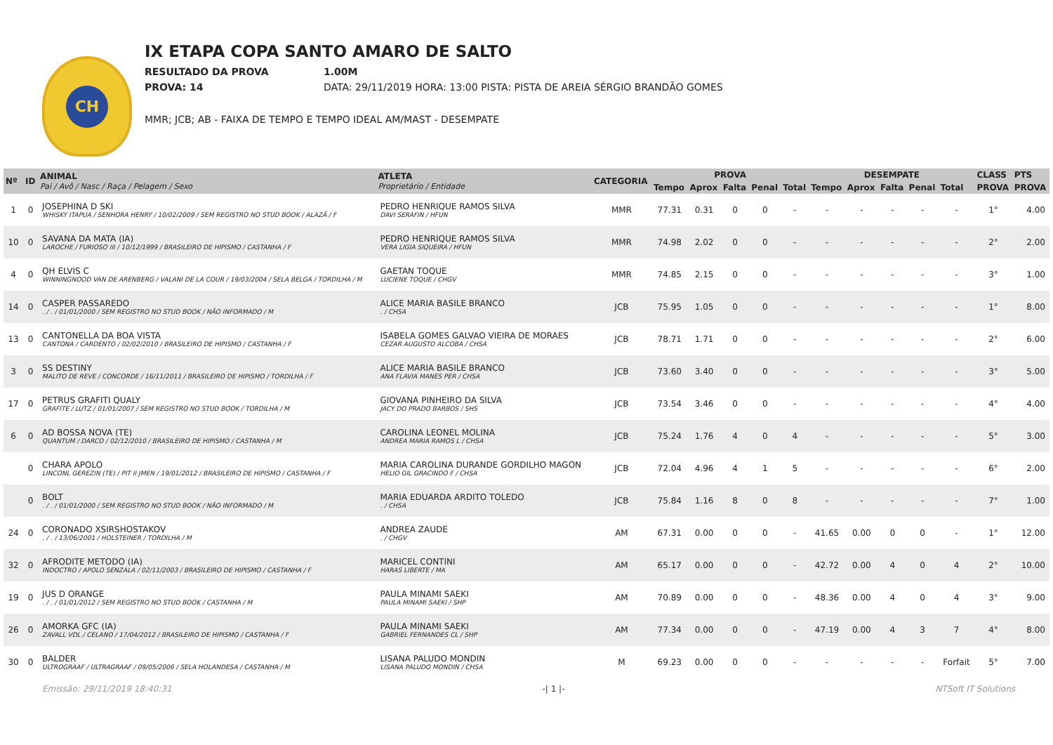CH
IX ETAPA COPA SANTO AMARO DE SALTO
RESULTADO DA PROVA 1.00M
PROVA: 14 DATA: 29/11/2019 HORA: 13:00 PISTA: PISTA DE AREIA SÉRGIO BRANDÃO GOMES
MMR; JCB; AB - FAIXA DE TEMPO E TEMPO IDEAL AM/MAST - DESEMPATE
| Nº | ID | ANIMAL Pai / Avô / Nasc / Raça / Pelagem / Sexo | ATLETA Proprietário / Entidade | CATEGORIA | PROVA | | | | | DESEMPATE | | | | | CLASS | PTS |
| --- | --- | --- | --- | --- | --- | --- | --- | --- | --- | --- | --- | --- | --- | --- | --- | --- |
| | | | | | Tempo | Aprox | Falta | Penal | Total | Tempo | Aprox | Falta | Penal | Total | PROVA | PROVA |
| 1 | 0 | JOSEPHINA D SKI WHISKY ITAPUA / SENHORA HENRY / 10/02/2009 / SEM REGISTRO NO STUD BOOK / ALAZÃ / F | PEDRO HENRIQUE RAMOS SILVA DAVI SERAFIN / HFUN | MMR | 77.31 | 0.31 | 0 | 0 | - | - | - | - | - | - | 1° | 4.00 |
| 10 | 0 | SAVANA DA MATA (IA) LAROCHE / FURIOSO III / 10/12/1999 / BRASILEIRO DE HIPISMO / CASTANHA / F | PEDRO HENRIQUE RAMOS SILVA VERA LIGIA SIQUEIRA / HFUN | MMR | 74.98 | 2.02 | 0 | 0 | - | - | - | - | - | - | 2° | 2.00 |
| 4 | 0 | QH ELVIS C WINNINGNOOD VAN DE ARENBERG / VALANI DE LA COUR / 19/03/2004 / SELA BELGA / TORDILHA / M | GAETAN TOQUE LUCIENE TOQUE / CHGV | MMR | 74.85 | 2.15 | 0 | 0 | - | - | - | - | - | - | 3° | 1.00 |
| 14 | 0 | CASPER PASSAREDO . / . / 01/01/2000 / SEM REGISTRO NO STUD BOOK / NÃO INFORMADO / M | ALICE MARIA BASILE BRANCO . / CHSA | JCB | 75.95 | 1.05 | 0 | 0 | - | - | - | - | - | - | 1° | 8.00 |
| 13 | 0 | CANTONELLA DA BOA VISTA CANTONA / CARDENTO / 02/02/2010 / BRASILEIRO DE HIPISMO / CASTANHA / F | ISABELA GOMES GALVAO VIEIRA DE MORAES CEZAR AUGUSTO ALCOBA / CHSA | JCB | 78.71 | 1.71 | 0 | 0 | - | - | - | - | - | - | 2° | 6.00 |
| 3 | 0 | SS DESTINY MALITO DE REVE / CONCORDE / 16/11/2011 / BRASILEIRO DE HIPISMO / TORDILHA / F | ALICE MARIA BASILE BRANCO ANA FLAVIA MANES PER / CHSA | JCB | 73.60 | 3.40 | 0 | 0 | - | - | - | - | - | - | 3° | 5.00 |
| 17 | 0 | PETRUS GRAFITI QUALY GRAFITE / LUTZ / 01/01/2007 / SEM REGISTRO NO STUD BOOK / TORDILHA / M | GIOVANA PINHEIRO DA SILVA JACY DO PRADO BARBOS / SHS | JCB | 73.54 | 3.46 | 0 | 0 | - | - | - | - | - | - | 4° | 4.00 |
| 6 | 0 | AD BOSSA NOVA (TE) QUANTUM / DARCO / 02/12/2010 / BRASILEIRO DE HIPISMO / CASTANHA / M | CAROLINA LEONEL MOLINA ANDREA MARIA RAMOS L / CHSA | JCB | 75.24 | 1.76 | 4 | 0 | 4 | - | - | - | - | - | 5° | 3.00 |
| | 0 | CHARA APOLO LINCONL GEREZIN (TE) / PIT II JMEN / 19/01/2012 / BRASILEIRO DE HIPISMO / CASTANHA / F | MARIA CAROLINA DURANDE GORDILHO MAGON HELIO GIL GRACINDO F / CHSA | JCB | 72.04 | 4.96 | 4 | 1 | 5 | - | - | - | - | - | 6° | 2.00 |
| | 0 | BOLT . / . / 01/01/2000 / SEM REGISTRO NO STUD BOOK / NÃO INFORMADO / M | MARIA EDUARDA ARDITO TOLEDO . / CHSA | JCB | 75.84 | 1.16 | 8 | 0 | 8 | - | - | - | - | - | 7° | 1.00 |
| 24 | 0 | CORONADO XSIRSHOSTAKOV . / . / 13/06/2001 / HOLSTEINER / TORDILHA / M | ANDREA ZAUDE . / CHGV | AM | 67.31 | 0.00 | 0 | 0 | - | 41.65 | 0.00 | 0 | 0 | - | 1° | 12.00 |
| 32 | 0 | AFRODITE METODO (IA) INDOCTRO / APOLO SENZALA / 02/11/2003 / BRASILEIRO DE HIPISMO / CASTANHA / F | MARICEL CONTINI HARAS LIBERTE / MA | AM | 65.17 | 0.00 | 0 | 0 | - | 42.72 | 0.00 | 4 | 0 | 4 | 2° | 10.00 |
| 19 | 0 | JUS D ORANGE . / . / 01/01/2012 / SEM REGISTRO NO STUD BOOK / CASTANHA / M | PAULA MINAMI SAEKI PAULA MINAMI SAEKI / SHP | AM | 70.89 | 0.00 | 0 | 0 | - | 48.36 | 0.00 | 4 | 0 | 4 | 3° | 9.00 |
| 26 | 0 | AMORKA GFC (IA) ZAVALL VDL / CELANO / 17/04/2012 / BRASILEIRO DE HIPISMO / CASTANHA / F | PAULA MINAMI SAEKI GABRIEL FERNANDES CL / SHP | AM | 77.34 | 0.00 | 0 | 0 | - | 47.19 | 0.00 | 4 | 3 | 7 | 4° | 8.00 |
| 30 | 0 | BALDER ULTROGRAAF / ULTRAGRAAF / 09/05/2006 / SELA HOLANDESA / CASTANHA / M | LISANA PALUDO MONDIN LISANA PALUDO MONDIN / CHSA | M | 69.23 | 0.00 | 0 | 0 | - | - | - | - | - | Forfait | 5° | 7.00 |
Emissão: 29/11/2019 18:40:31 -| 1 |- NTSoft IT Solutions